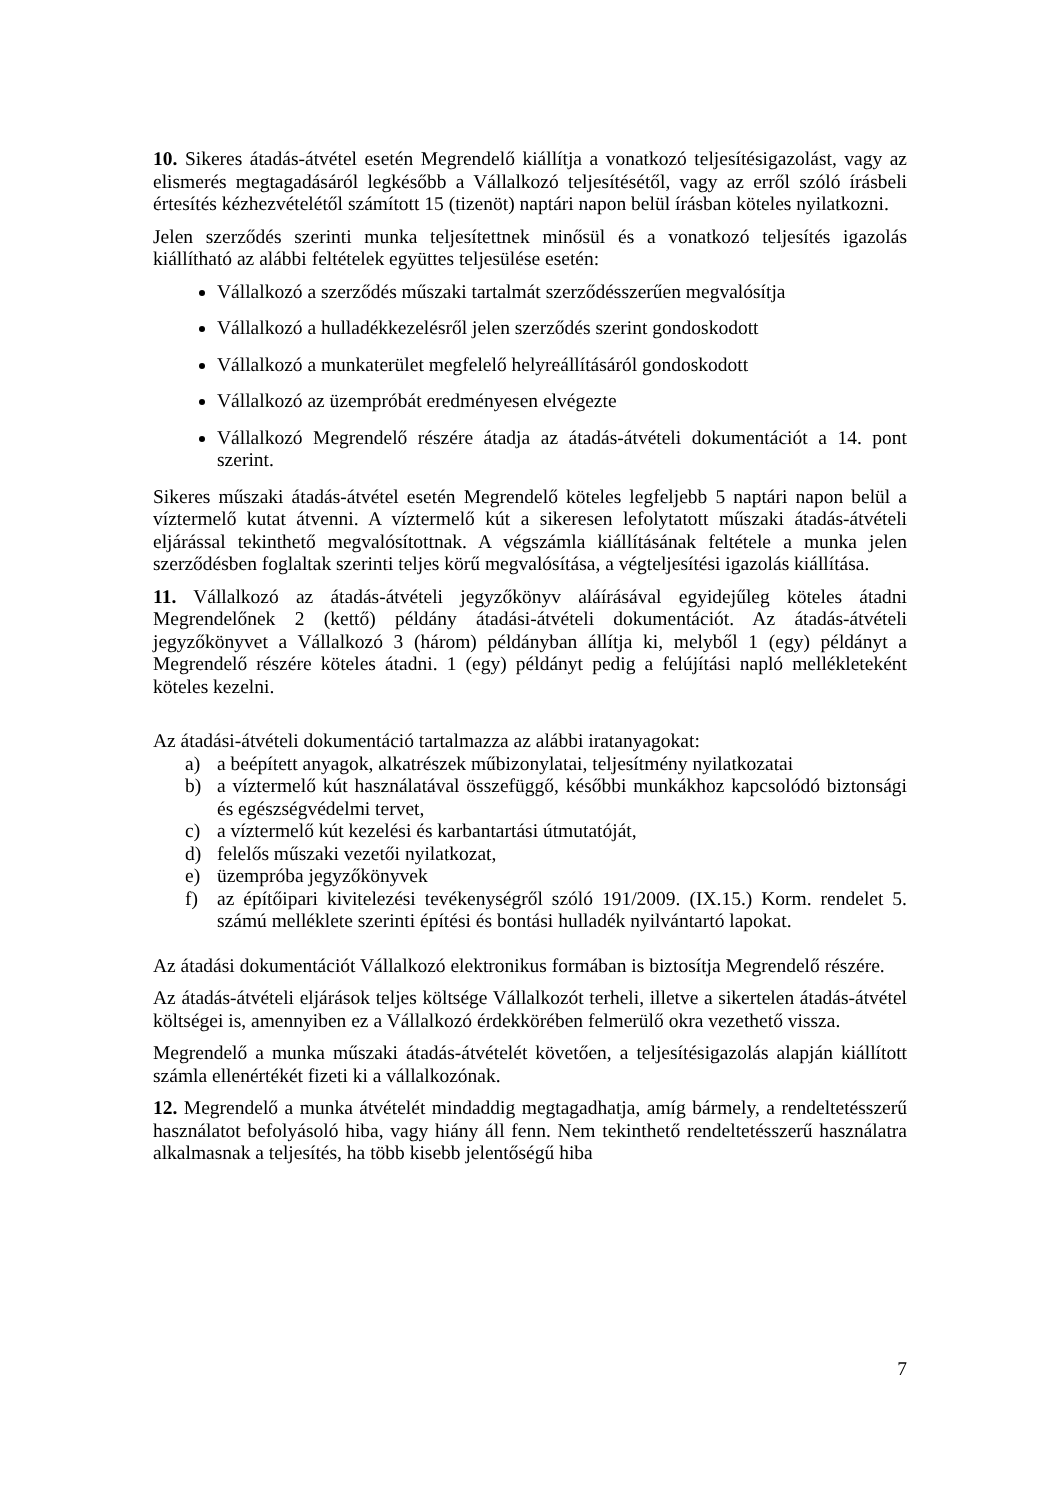10. Sikeres átadás-átvétel esetén Megrendelő kiállítja a vonatkozó teljesítésigazolást, vagy az elismerés megtagadásáról legkésőbb a Vállalkozó teljesítésétől, vagy az erről szóló írásbeli értesítés kézhezvételétől számított 15 (tizenöt) naptári napon belül írásban köteles nyilatkozni.
Jelen szerződés szerinti munka teljesítettnek minősül és a vonatkozó teljesítés igazolás kiállítható az alábbi feltételek együttes teljesülése esetén:
Vállalkozó a szerződés műszaki tartalmát szerződésszerűen megvalósítja
Vállalkozó a hulladékkezelésről jelen szerződés szerint gondoskodott
Vállalkozó a munkaterület megfelelő helyreállításáról gondoskodott
Vállalkozó az üzempróbát eredményesen elvégezte
Vállalkozó Megrendelő részére átadja az átadás-átvételi dokumentációt a 14. pont szerint.
Sikeres műszaki átadás-átvétel esetén Megrendelő köteles legfeljebb 5 naptári napon belül a víztermelő kutat átvenni. A víztermelő kút a sikeresen lefolytatott műszaki átadás-átvételi eljárással tekinthető megvalósítottnak. A végszámla kiállításának feltétele a munka jelen szerződésben foglaltak szerinti teljes körű megvalósítása, a végteljesítési igazolás kiállítása.
11. Vállalkozó az átadás-átvételi jegyzőkönyv aláírásával egyidejűleg köteles átadni Megrendelőnek 2 (kettő) példány átadási-átvételi dokumentációt. Az átadás-átvételi jegyzőkönyvet a Vállalkozó 3 (három) példányban állítja ki, melyből 1 (egy) példányt a Megrendelő részére köteles átadni. 1 (egy) példányt pedig a felújítási napló mellékleteként köteles kezelni.
Az átadási-átvételi dokumentáció tartalmazza az alábbi iratanyagokat:
a) a beépített anyagok, alkatrészek műbizonylatai, teljesítmény nyilatkozatai
b) a víztermelő kút használatával összefüggő, későbbi munkákhoz kapcsolódó biztonsági és egészségvédelmi tervet,
c) a víztermelő kút kezelési és karbantartási útmutatóját,
d) felelős műszaki vezetői nyilatkozat,
e) üzempróba jegyzőkönyvek
f) az építőipari kivitelezési tevékenységről szóló 191/2009. (IX.15.) Korm. rendelet 5. számú melléklete szerinti építési és bontási hulladék nyilvántartó lapokat.
Az átadási dokumentációt Vállalkozó elektronikus formában is biztosítja Megrendelő részére.
Az átadás-átvételi eljárások teljes költsége Vállalkozót terheli, illetve a sikertelen átadás-átvétel költségei is, amennyiben ez a Vállalkozó érdekkörében felmerülő okra vezethető vissza.
Megrendelő a munka műszaki átadás-átvételét követően, a teljesítésigazolás alapján kiállított számla ellenértékét fizeti ki a vállalkozónak.
12. Megrendelő a munka átvételét mindaddig megtagadhatja, amíg bármely, a rendeltetésszerű használatot befolyásoló hiba, vagy hiány áll fenn. Nem tekinthető rendeltetésszerű használatra alkalmasnak a teljesítés, ha több kisebb jelentőségű hiba
7